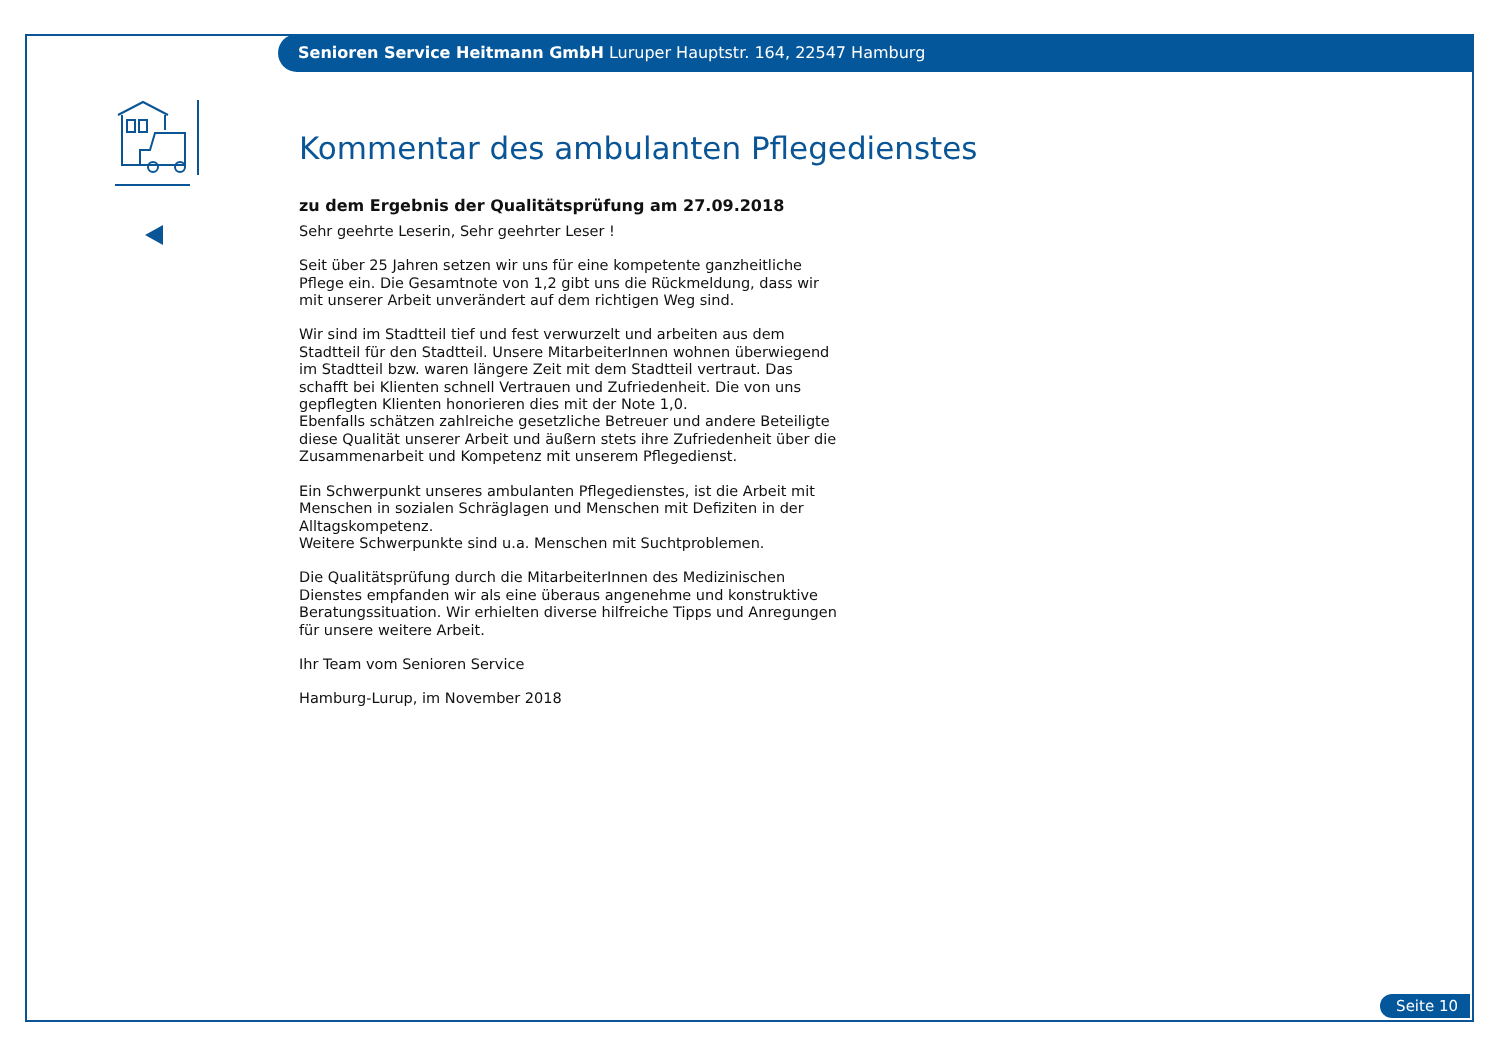Senioren Service Heitmann GmbH Luruper Hauptstr. 164, 22547 Hamburg
Kommentar des ambulanten Pflegedienstes
zu dem Ergebnis der Qualitätsprüfung am 27.09.2018
Sehr geehrte Leserin, Sehr geehrter Leser !
Seit über 25 Jahren setzen wir uns für eine kompetente ganzheitliche Pflege ein. Die Gesamtnote von 1,2 gibt uns die Rückmeldung, dass wir mit unserer Arbeit unverändert auf dem richtigen Weg sind.
Wir sind im Stadtteil tief und fest verwurzelt und arbeiten aus dem Stadtteil für den Stadtteil. Unsere MitarbeiterInnen wohnen überwiegend im Stadtteil bzw. waren längere Zeit mit dem Stadtteil vertraut. Das schafft bei Klienten schnell Vertrauen und Zufriedenheit. Die von uns gepflegten Klienten honorieren dies mit der Note 1,0.
Ebenfalls schätzen zahlreiche gesetzliche Betreuer und andere Beteiligte diese Qualität unserer Arbeit und äußern stets ihre Zufriedenheit über die Zusammenarbeit und Kompetenz mit unserem Pflegedienst.
Ein Schwerpunkt unseres ambulanten Pflegedienstes, ist die Arbeit mit Menschen in sozialen Schräglagen und Menschen mit Defiziten in der Alltagskompetenz.
Weitere Schwerpunkte sind u.a. Menschen mit Suchtproblemen.
Die Qualitätsprüfung durch die MitarbeiterInnen des Medizinischen Dienstes empfanden wir als eine überaus angenehme und konstruktive Beratungssituation. Wir erhielten diverse hilfreiche Tipps und Anregungen für unsere weitere Arbeit.
Ihr Team vom Senioren Service
Hamburg-Lurup, im November 2018
Seite 10